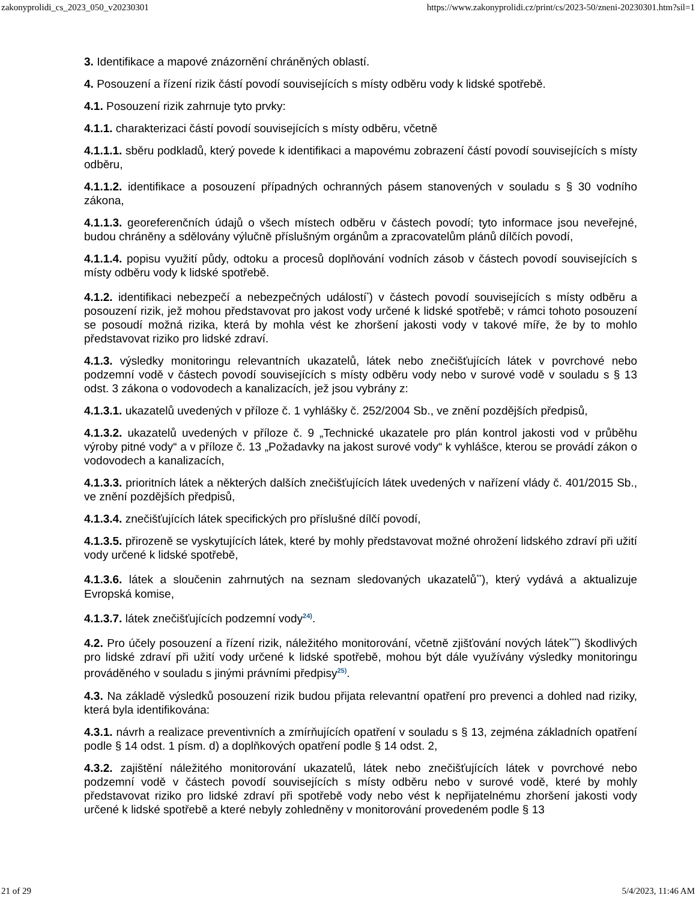zakonyprolidi_cs_2023_050_v20230301 https://www.zakonyprolidi.cz/print/cs/2023-50/zneni-20230301.htm?sil=1
3. Identifikace a mapové znázornění chráněných oblastí.
4. Posouzení a řízení rizik částí povodí souvisejících s místy odběru vody k lidské spotřebě.
4.1. Posouzení rizik zahrnuje tyto prvky:
4.1.1. charakterizaci částí povodí souvisejících s místy odběru, včetně
4.1.1.1. sběru podkladů, který povede k identifikaci a mapovému zobrazení částí povodí souvisejících s místy odběru,
4.1.1.2. identifikace a posouzení případných ochranných pásem stanovených v souladu s § 30 vodního zákona,
4.1.1.3. georeferenčních údajů o všech místech odběru v částech povodí; tyto informace jsou neveřejné, budou chráněny a sdělovány výlučně příslušným orgánům a zpracovatelům plánů dílčích povodí,
4.1.1.4. popisu využití půdy, odtoku a procesů doplňování vodních zásob v částech povodí souvisejících s místy odběru vody k lidské spotřebě.
4.1.2. identifikaci nebezpečí a nebezpečných událostí<sup>*</sup>) v částech povodí souvisejících s místy odběru a posouzení rizik, jež mohou představovat pro jakost vody určené k lidské spotřebě; v rámci tohoto posouzení se posoudí možná rizika, která by mohla vést ke zhoršení jakosti vody v takové míře, že by to mohlo představovat riziko pro lidské zdraví.
4.1.3. výsledky monitoringu relevantních ukazatelů, látek nebo znečišťujících látek v povrchové nebo podzemní vodě v částech povodí souvisejících s místy odběru vody nebo v surové vodě v souladu s § 13 odst. 3 zákona o vodovodech a kanalizacích, jež jsou vybrány z:
4.1.3.1. ukazatelů uvedených v příloze č. 1 vyhlášky č. 252/2004 Sb., ve znění pozdějších předpisů,
4.1.3.2. ukazatelů uvedených v příloze č. 9 „Technické ukazatele pro plán kontrol jakosti vod v průběhu výroby pitné vody“ a v příloze č. 13 „Požadavky na jakost surové vody“ k vyhlášce, kterou se provádí zákon o vodovodech a kanalizacích,
4.1.3.3. prioritních látek a některých dalších znečišťujících látek uvedených v nařízení vlády č. 401/2015 Sb., ve znění pozdějších předpisů,
4.1.3.4. znečišťujících látek specifických pro příslušné dílčí povodí,
4.1.3.5. přirozeně se vyskytujících látek, které by mohly představovat možné ohrožení lidského zdraví při užití vody určené k lidské spotřebě,
4.1.3.6. látek a sloučenin zahrnutých na seznam sledovaných ukazatelů<sup>**</sup>), který vydává a aktualizuje Evropská komise,
4.1.3.7. látek znečišťujících podzemní vody<sup>24)</sup>.
4.2. Pro účely posouzení a řízení rizik, náležitého monitorování, včetně zjišťování nových látek<sup>***</sup>) škodlivých pro lidské zdraví při užití vody určené k lidské spotřebě, mohou být dále využívány výsledky monitoringu prováděného v souladu s jinými právními předpisy<sup>25)</sup>.
4.3. Na základě výsledků posouzení rizik budou přijata relevantní opatření pro prevenci a dohled nad riziky, která byla identifikována:
4.3.1. návrh a realizace preventivních a zmírňujících opatření v souladu s § 13, zejména základních opatření podle § 14 odst. 1 písm. d) a doplňkových opatření podle § 14 odst. 2,
4.3.2. zajištění náležitého monitorování ukazatelů, látek nebo znečišťujících látek v povrchové nebo podzemní vodě v částech povodí souvisejících s místy odběru nebo v surové vodě, které by mohly představovat riziko pro lidské zdraví při spotřebě vody nebo vést k nepřijatelnému zhoršení jakosti vody určené k lidské spotřebě a které nebyly zohledněny v monitorování provedeném podle § 13
21 of 29 5/4/2023, 11:46 AM